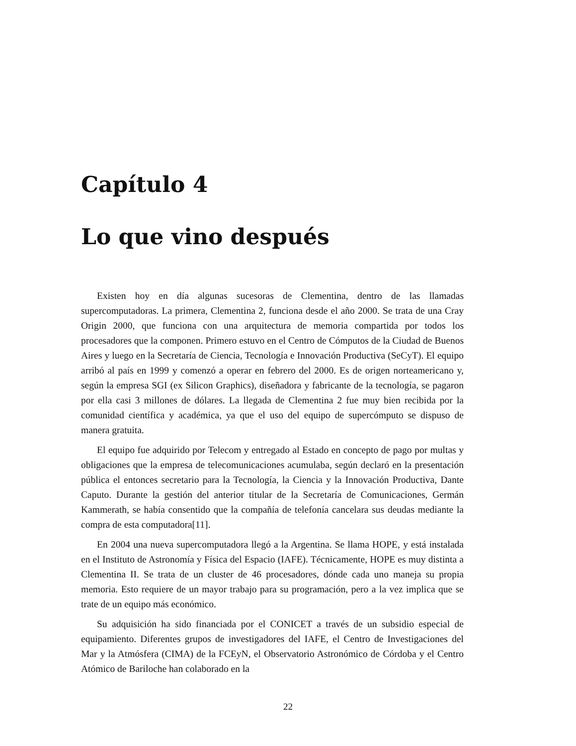Capítulo 4
Lo que vino después
Existen hoy en día algunas sucesoras de Clementina, dentro de las llamadas supercomputadoras. La primera, Clementina 2, funciona desde el año 2000. Se trata de una Cray Origin 2000, que funciona con una arquitectura de memoria compartida por todos los procesadores que la componen. Primero estuvo en el Centro de Cómputos de la Ciudad de Buenos Aires y luego en la Secretaría de Ciencia, Tecnología e Innovación Productiva (SeCyT). El equipo arribó al país en 1999 y comenzó a operar en febrero del 2000. Es de origen norteamericano y, según la empresa SGI (ex Silicon Graphics), diseñadora y fabricante de la tecnología, se pagaron por ella casi 3 millones de dólares. La llegada de Clementina 2 fue muy bien recibida por la comunidad científica y académica, ya que el uso del equipo de supercómputo se dispuso de manera gratuita.
El equipo fue adquirido por Telecom y entregado al Estado en concepto de pago por multas y obligaciones que la empresa de telecomunicaciones acumulaba, según declaró en la presentación pública el entonces secretario para la Tecnología, la Ciencia y la Innovación Productiva, Dante Caputo. Durante la gestión del anterior titular de la Secretaría de Comunicaciones, Germán Kammerath, se había consentido que la compañía de telefonía cancelara sus deudas mediante la compra de esta computadora[11].
En 2004 una nueva supercomputadora llegó a la Argentina. Se llama HOPE, y está instalada en el Instituto de Astronomía y Física del Espacio (IAFE). Técnicamente, HOPE es muy distinta a Clementina II. Se trata de un cluster de 46 procesadores, dónde cada uno maneja su propia memoria. Esto requiere de un mayor trabajo para su programación, pero a la vez implica que se trate de un equipo más económico.
Su adquisición ha sido financiada por el CONICET a través de un subsidio especial de equipamiento. Diferentes grupos de investigadores del IAFE, el Centro de Investigaciones del Mar y la Atmósfera (CIMA) de la FCEyN, el Observatorio Astronómico de Córdoba y el Centro Atómico de Bariloche han colaborado en la
22